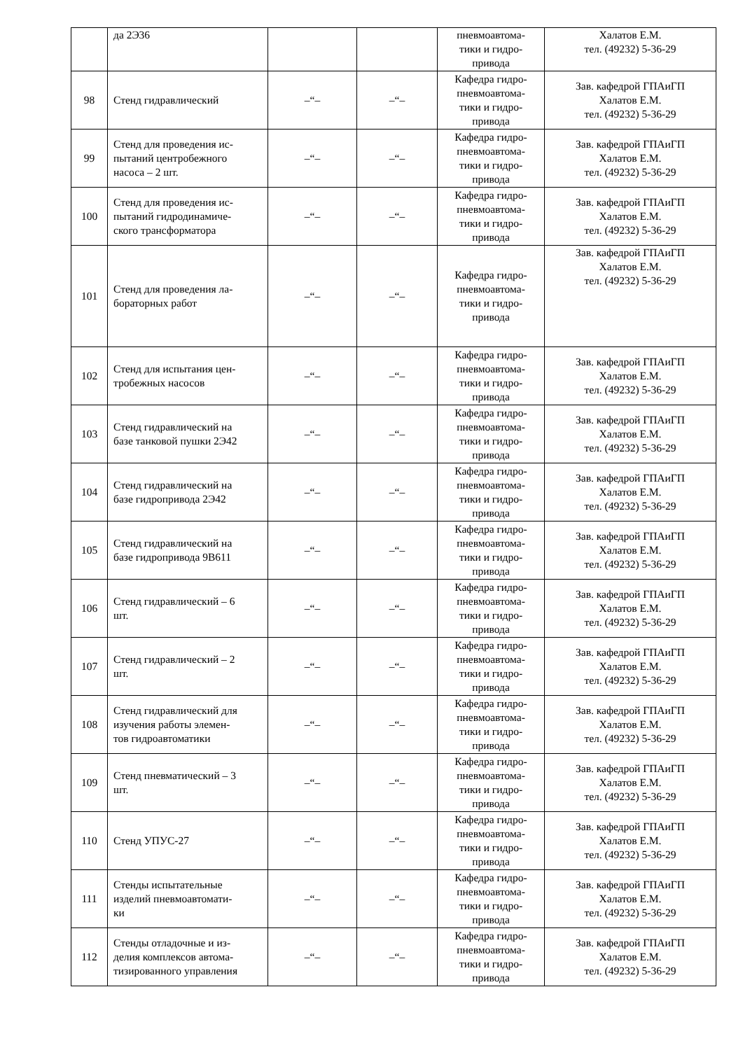| | да 2Э36 | | | пневмоавтома- тики и гидро- привода | Халатов Е.М. тел. (49232) 5-36-29 |
| 98 | Стенд гидравлический | –“– | –“– | Кафедра гидро- пневмоавтома- тики и гидро- привода | Зав. кафедрой ГПАиГП Халатов Е.М. тел. (49232) 5-36-29 |
| 99 | Стенд для проведения ис- пытаний центробежного насоса – 2 шт. | –“– | –“– | Кафедра гидро- пневмоавтома- тики и гидро- привода | Зав. кафедрой ГПАиГП Халатов Е.М. тел. (49232) 5-36-29 |
| 100 | Стенд для проведения ис- пытаний гидродинамиче- ского трансформатора | –“– | –“– | Кафедра гидро- пневмоавтома- тики и гидро- привода | Зав. кафедрой ГПАиГП Халатов Е.М. тел. (49232) 5-36-29 |
| 101 | Стенд для проведения ла- бораторных работ | –“– | –“– | Кафедра гидро- пневмоавтома- тики и гидро- привода | Зав. кафедрой ГПАиГП Халатов Е.М. тел. (49232) 5-36-29 |
| 102 | Стенд для испытания цен- тробежных насосов | –“– | –“– | Кафедра гидро- пневмоавтома- тики и гидро- привода | Зав. кафедрой ГПАиГП Халатов Е.М. тел. (49232) 5-36-29 |
| 103 | Стенд гидравлический на базе танковой пушки 2Э42 | –“– | –“– | Кафедра гидро- пневмоавтома- тики и гидро- привода | Зав. кафедрой ГПАиГП Халатов Е.М. тел. (49232) 5-36-29 |
| 104 | Стенд гидравлический на базе гидропривода 2Э42 | –“– | –“– | Кафедра гидро- пневмоавтома- тики и гидро- привода | Зав. кафедрой ГПАиГП Халатов Е.М. тел. (49232) 5-36-29 |
| 105 | Стенд гидравлический на базе гидропривода 9В611 | –“– | –“– | Кафедра гидро- пневмоавтома- тики и гидро- привода | Зав. кафедрой ГПАиГП Халатов Е.М. тел. (49232) 5-36-29 |
| 106 | Стенд гидравлический – 6 шт. | –“– | –“– | Кафедра гидро- пневмоавтома- тики и гидро- привода | Зав. кафедрой ГПАиГП Халатов Е.М. тел. (49232) 5-36-29 |
| 107 | Стенд гидравлический – 2 шт. | –“– | –“– | Кафедра гидро- пневмоавтома- тики и гидро- привода | Зав. кафедрой ГПАиГП Халатов Е.М. тел. (49232) 5-36-29 |
| 108 | Стенд гидравлический для изучения работы элемен- тов гидроавтоматики | –“– | –“– | Кафедра гидро- пневмоавтома- тики и гидро- привода | Зав. кафедрой ГПАиГП Халатов Е.М. тел. (49232) 5-36-29 |
| 109 | Стенд пневматический – 3 шт. | –“– | –“– | Кафедра гидро- пневмоавтома- тики и гидро- привода | Зав. кафедрой ГПАиГП Халатов Е.М. тел. (49232) 5-36-29 |
| 110 | Стенд УПУС-27 | –“– | –“– | Кафедра гидро- пневмоавтома- тики и гидро- привода | Зав. кафедрой ГПАиГП Халатов Е.М. тел. (49232) 5-36-29 |
| 111 | Стенды испытательные изделий пневмоавтомати- ки | –“– | –“– | Кафедра гидро- пневмоавтома- тики и гидро- привода | Зав. кафедрой ГПАиГП Халатов Е.М. тел. (49232) 5-36-29 |
| 112 | Стенды отладочные и из- делия комплексов автома- тизированного управления | –“– | –“– | Кафедра гидро- пневмоавтома- тики и гидро- привода | Зав. кафедрой ГПАиГП Халатов Е.М. тел. (49232) 5-36-29 |